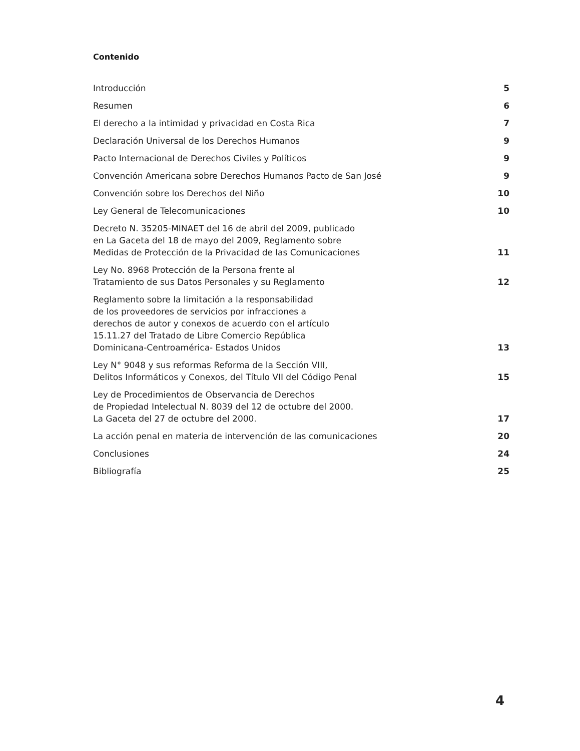Contenido
Introducción 5
Resumen 6
El derecho a la intimidad y privacidad en Costa Rica 7
Declaración Universal de los Derechos Humanos 9
Pacto Internacional de Derechos Civiles y Políticos 9
Convención Americana sobre Derechos Humanos Pacto de San José 9
Convención sobre los Derechos del Niño 10
Ley General de Telecomunicaciones 10
Decreto N. 35205-MINAET del 16 de abril del 2009, publicado
en La Gaceta del 18 de mayo del 2009, Reglamento sobre
Medidas de Protección de la Privacidad de las Comunicaciones 11
Ley No. 8968 Protección de la Persona frente al
Tratamiento de sus Datos Personales y su Reglamento 12
Reglamento sobre la limitación a la responsabilidad
de los proveedores de servicios por infracciones a
derechos de autor y conexos de acuerdo con el artículo
15.11.27 del Tratado de Libre Comercio República
Dominicana-Centroamérica- Estados Unidos 13
Ley N° 9048 y sus reformas Reforma de la Sección VIII,
Delitos Informáticos y Conexos, del Título VII del Código Penal 15
Ley de Procedimientos de Observancia de Derechos
de Propiedad Intelectual N. 8039 del 12 de octubre del 2000.
La Gaceta del 27 de octubre del 2000. 17
La acción penal en materia de intervención de las comunicaciones 20
Conclusiones 24
Bibliografía 25
4